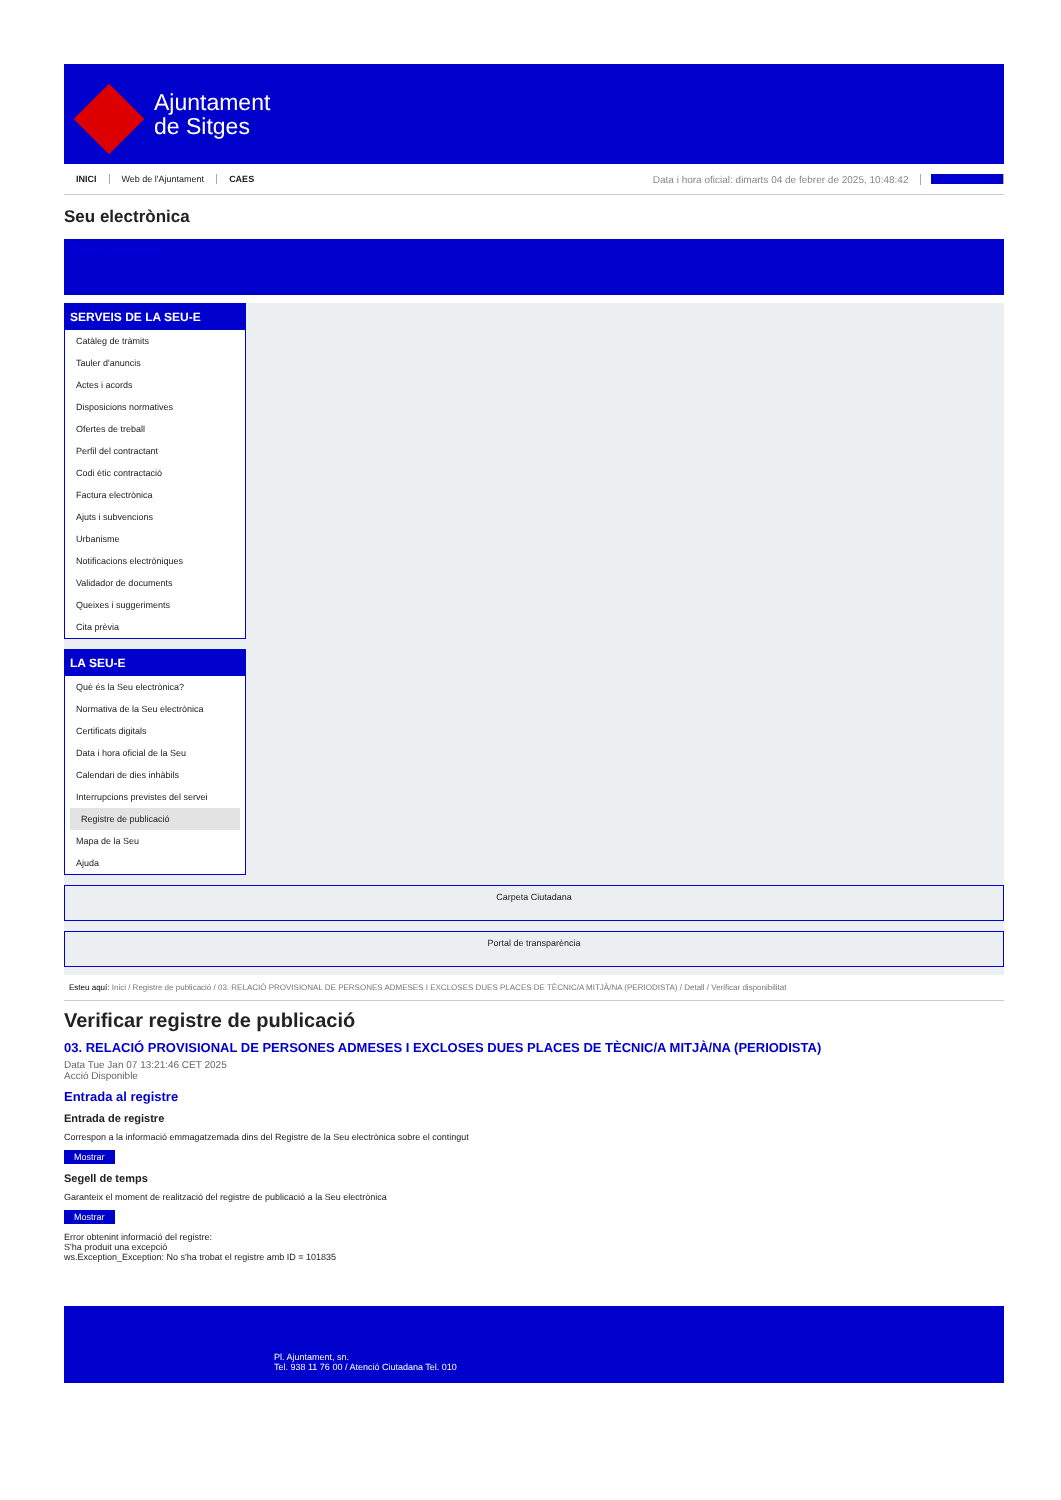Ajuntament
de Sitges
INICI Web de l'Ajuntament CAES Data i hora oficial: dimarts 04 de febrer de 2025, 10:48:42 Sincronitzar
Seu electrònica
Obtenir còpia autèntica
SERVEIS DE LA SEU-E
Catàleg de tràmits
Tauler d'anuncis
Actes i acords
Disposicions normatives
Ofertes de treball
Perfil del contractant
Codi ètic contractació
Factura electrònica
Ajuts i subvencions
Urbanisme
Notificacions electròniques
Validador de documents
Queixes i suggeriments
Cita prèvia
LA SEU-E
Què és la Seu electrònica?
Normativa de la Seu electrònica
Certificats digitals
Data i hora oficial de la Seu
Calendari de dies inhàbils
Interrupcions previstes del servei
Registre de publicació
Mapa de la Seu
Ajuda
Carpeta Ciutadana
Portal de transparència
Esteu aquí: Inici / Registre de publicació / 03. RELACIÓ PROVISIONAL DE PERSONES ADMESES I EXCLOSES DUES PLACES DE TÈCNIC/A MITJÀ/NA (PERIODISTA) / Detall / Verificar disponibilitat
Verificar registre de publicació
03. RELACIÓ PROVISIONAL DE PERSONES ADMESES I EXCLOSES DUES PLACES DE TÈCNIC/A MITJÀ/NA (PERIODISTA)
Data Tue Jan 07 13:21:46 CET 2025
Acció Disponible
Entrada al registre
Entrada de registre
Correspon a la informació emmagatzemada dins del Registre de la Seu electrònica sobre el contingut
Mostrar
Segell de temps
Garanteix el moment de realització del registre de publicació a la Seu electrònica
Mostrar
Error obtenint informació del registre:
S'ha produit una excepció
ws.Exception_Exception: No s'ha trobat el registre amb ID = 101835
Pl. Ajuntament, sn.
Tel. 938 11 76 00 / Atenció Ciutadana Tel. 010